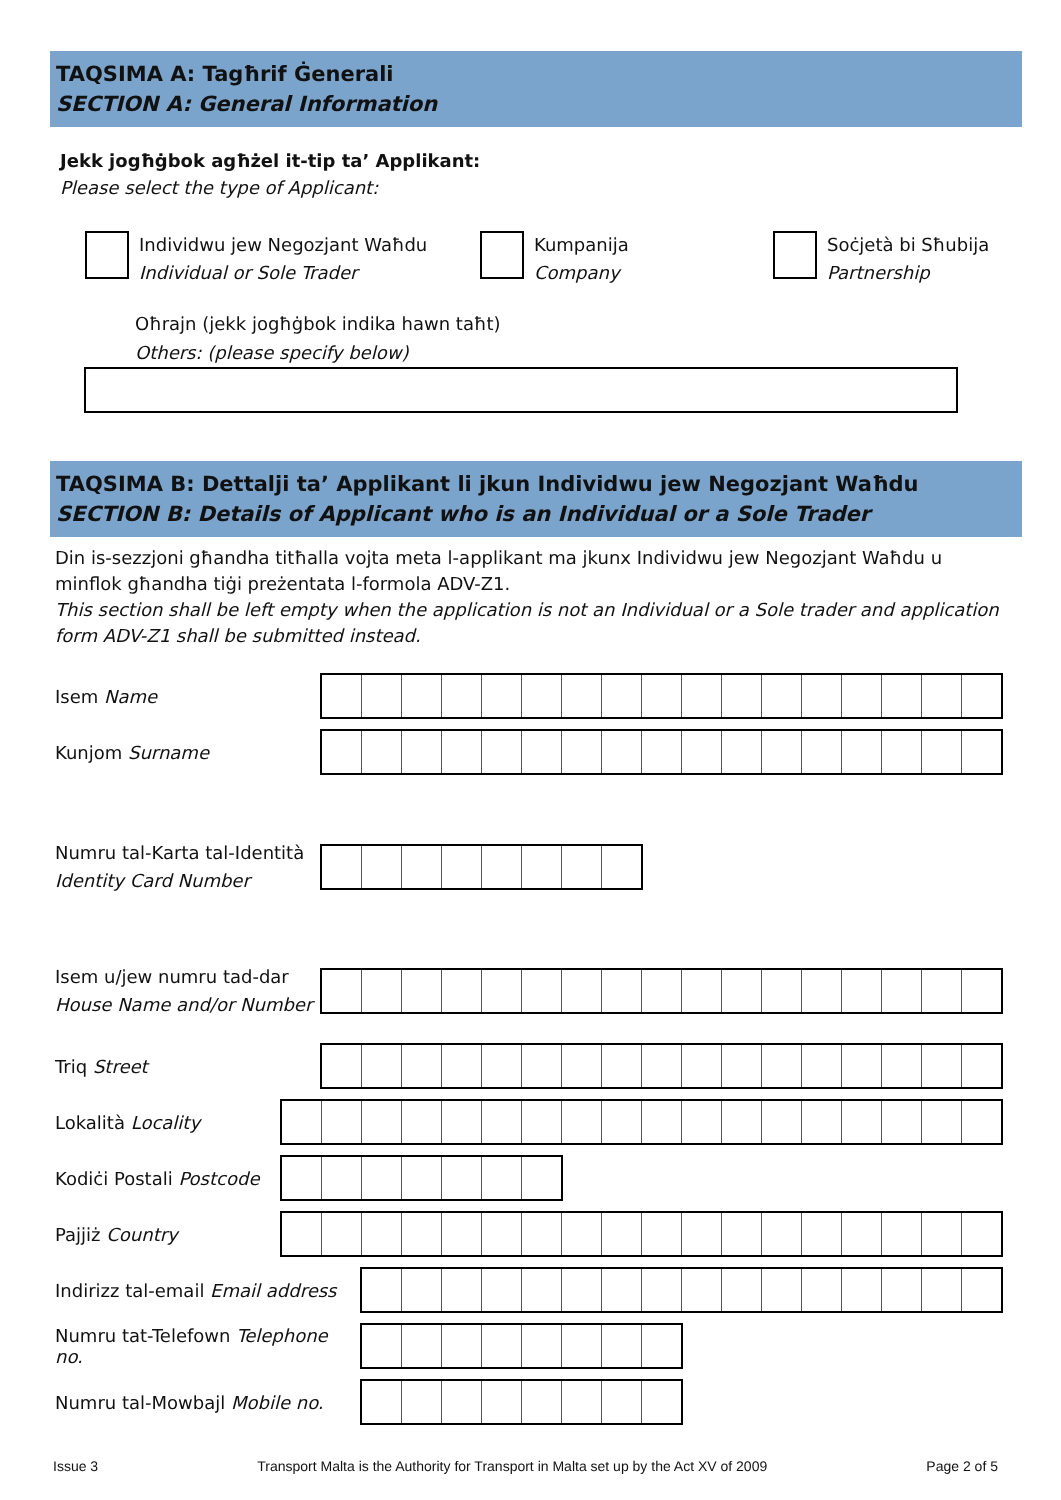TAQSIMA A: Tagħrif Ġenerali
SECTION A: General Information
Jekk jogħġbok agħżel it-tip ta’ Applikant:
Please select the type of Applicant:
Individwu jew Negozjant Waħdu
Individual or Sole Trader
Kumpanija
Company
Soċjetà bi Sħubija
Partnership
Oħrajn (jekk jogħġbok indika hawn taħt)
Others: (please specify below)
TAQSIMA B: Dettalji ta’ Applikant li jkun Individwu jew Negozjant Waħdu
SECTION B: Details of Applicant who is an Individual or a Sole Trader
Din is-sezzjoni għandha titħalla vojta meta l-applikant ma jkunx Individwu jew Negozjant Waħdu u minflok għandha tiġi preżentata l-formola ADV-Z1.
This section shall be left empty when the application is not an Individual or a Sole trader and application form ADV-Z1 shall be submitted instead.
Isem Name
Kunjom Surname
Numru tal-Karta tal-Identità
Identity Card Number
Isem u/jew numru tad-dar
House Name and/or Number
Triq Street
Lokalità Locality
Kodiċi Postali Postcode
Pajjiż Country
Indirizz tal-email Email address
Numru tat-Telefown Telephone no.
Numru tal-Mowbajl Mobile no.
Issue 3 Transport Malta is the Authority for Transport in Malta set up by the Act XV of 2009 Page 2 of 5